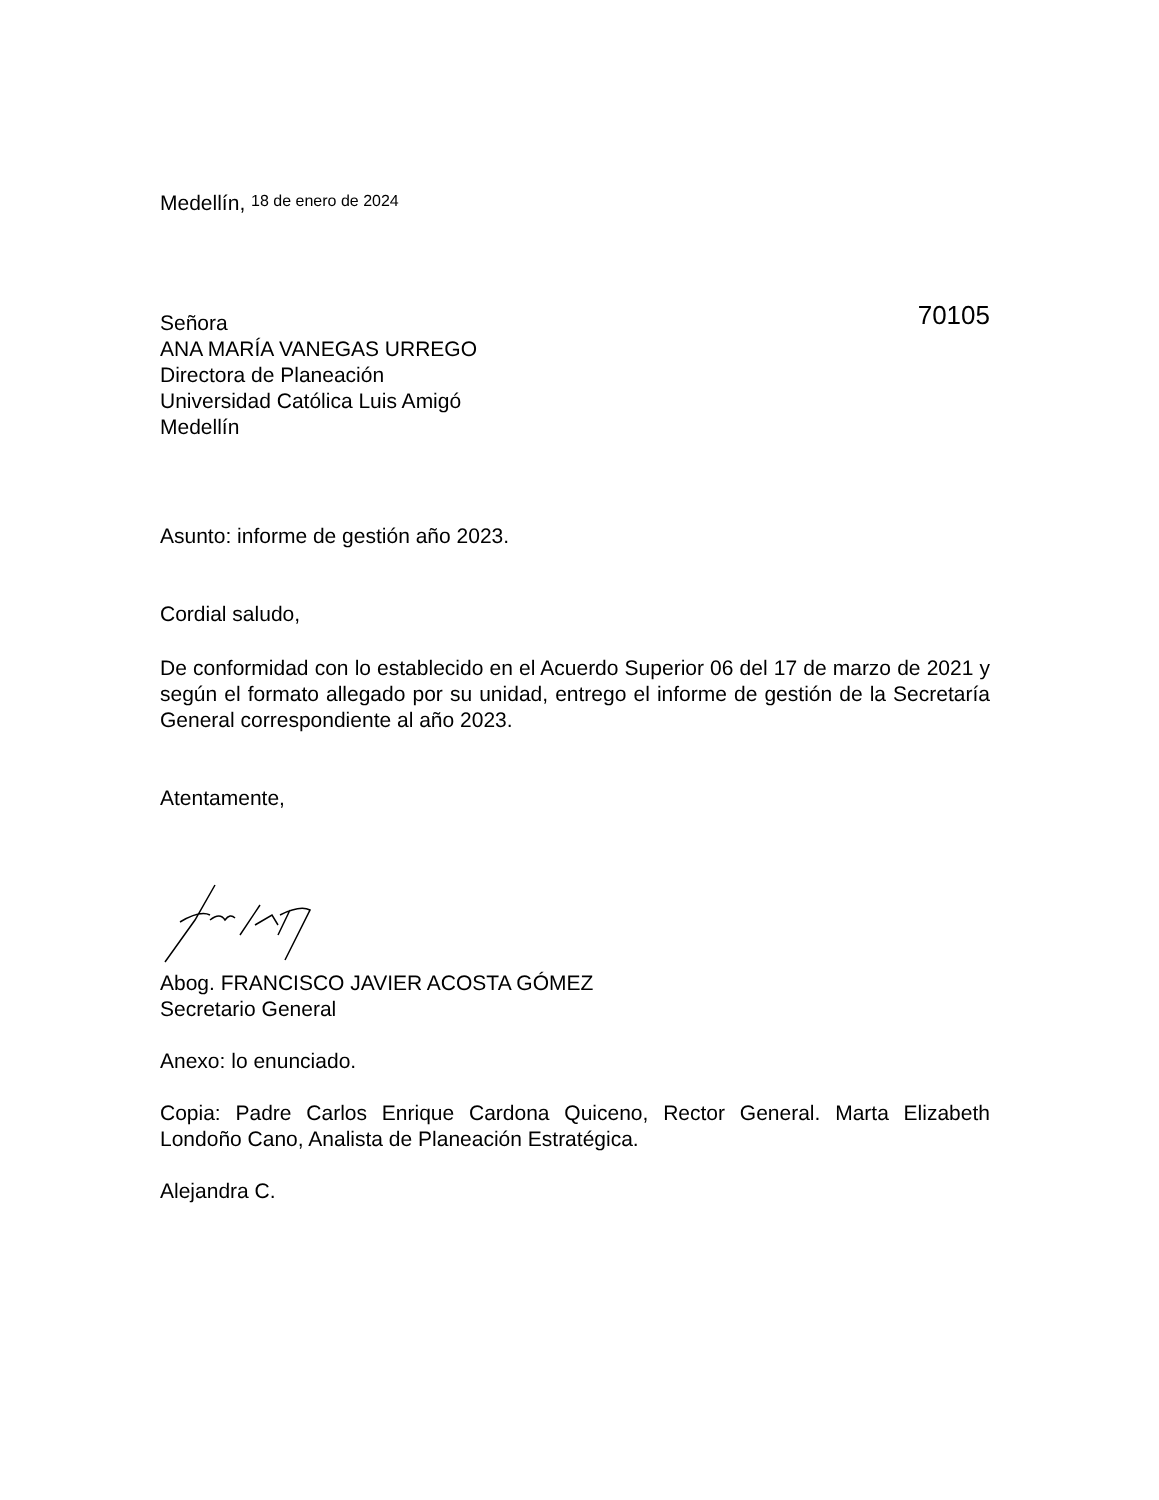Medellín, 18 de enero de 2024
70105
Señora
ANA MARÍA VANEGAS URREGO
Directora de Planeación
Universidad Católica Luis Amigó
Medellín
Asunto: informe de gestión año 2023.
Cordial saludo,
De conformidad con lo establecido en el Acuerdo Superior 06 del 17 de marzo de 2021 y según el formato allegado por su unidad, entrego el informe de gestión de la Secretaría General correspondiente al año 2023.
Atentamente,
Abog. FRANCISCO JAVIER ACOSTA GÓMEZ
Secretario General
Anexo: lo enunciado.
Copia: Padre Carlos Enrique Cardona Quiceno, Rector General. Marta Elizabeth Londoño Cano, Analista de Planeación Estratégica.
Alejandra C.